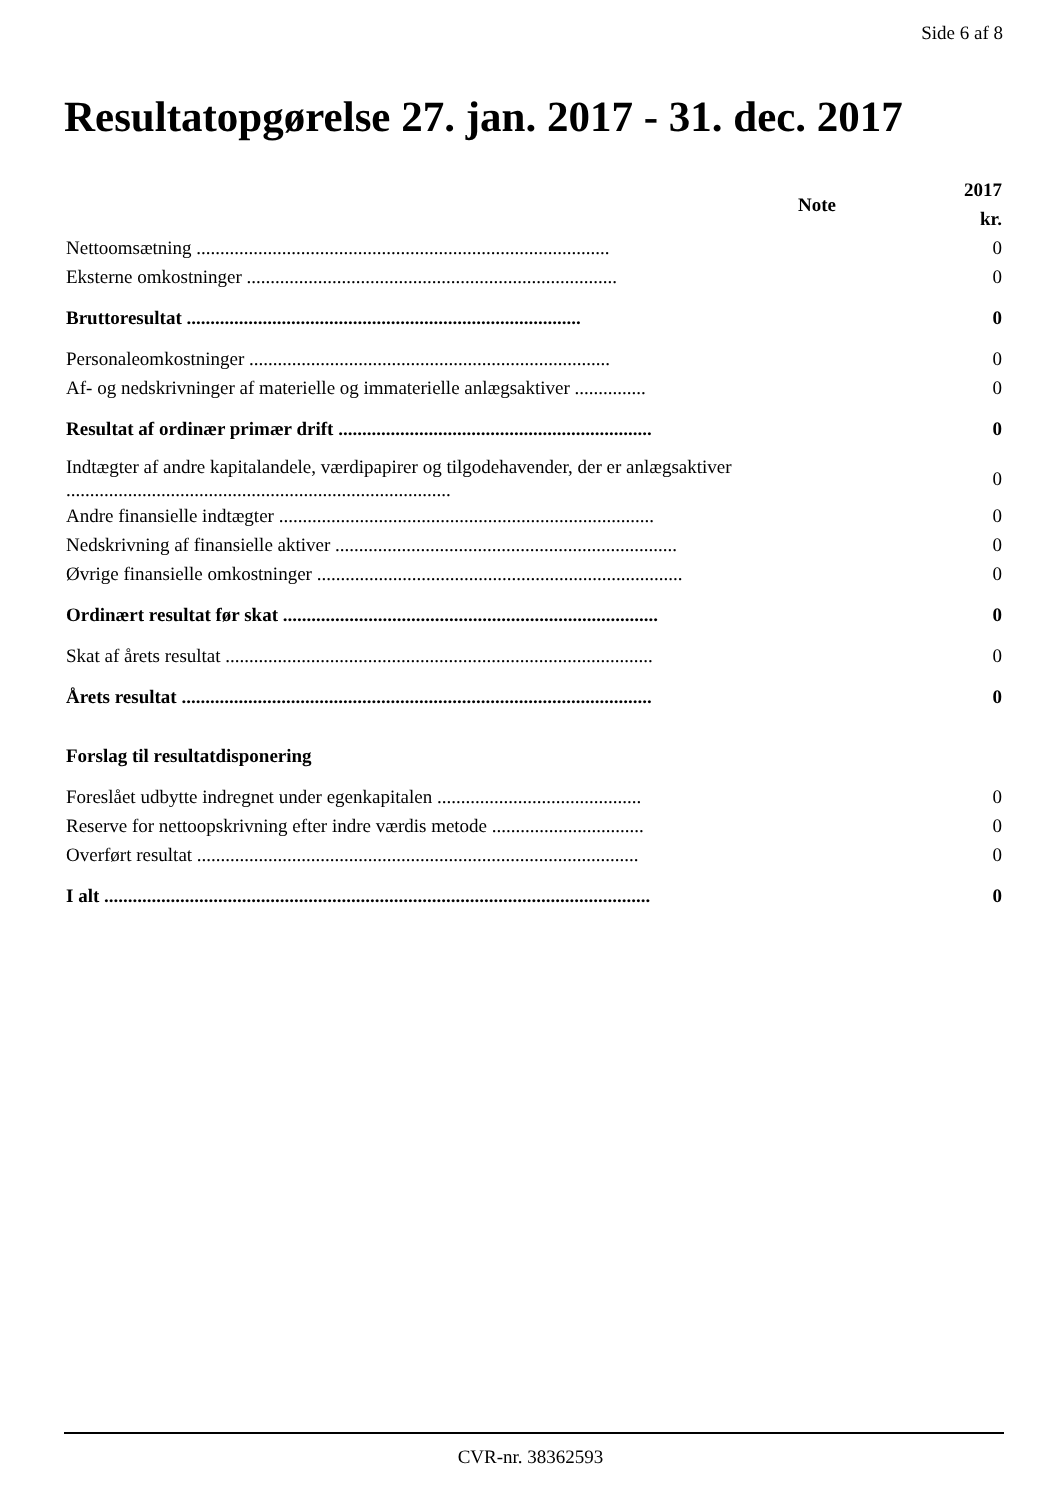Side 6 af 8
Resultatopgørelse 27. jan. 2017 - 31. dec. 2017
| | Note | 2017 kr. |
| --- | --- | --- |
| Nettoomsætning ....................................................................................... | | 0 |
| Eksterne omkostninger .............................................................................. | | 0 |
| Bruttoresultat ................................................................................... | | 0 |
| Personaleomkostninger ............................................................................ | | 0 |
| Af- og nedskrivninger af materielle og immaterielle anlægsaktiver ............... | | 0 |
| Resultat af ordinær primær drift .................................................................. | | 0 |
| Indtægter af andre kapitalandele, værdipapirer og tilgodehavender, der er anlægsaktiver ................................................................................. | | 0 |
| Andre finansielle indtægter ............................................................................... | | 0 |
| Nedskrivning af finansielle aktiver ........................................................................ | | 0 |
| Øvrige finansielle omkostninger ............................................................................. | | 0 |
| Ordinært resultat før skat ............................................................................... | | 0 |
| Skat af årets resultat .......................................................................................... | | 0 |
| Årets resultat ................................................................................................... | | 0 |
| Forslag til resultatdisponering | | |
| Foreslået udbytte indregnet under egenkapitalen ........................................... | | 0 |
| Reserve for nettoopskrivning efter indre værdis metode ................................ | | 0 |
| Overført resultat ............................................................................................. | | 0 |
| I alt ................................................................................................................... | | 0 |
CVR-nr. 38362593